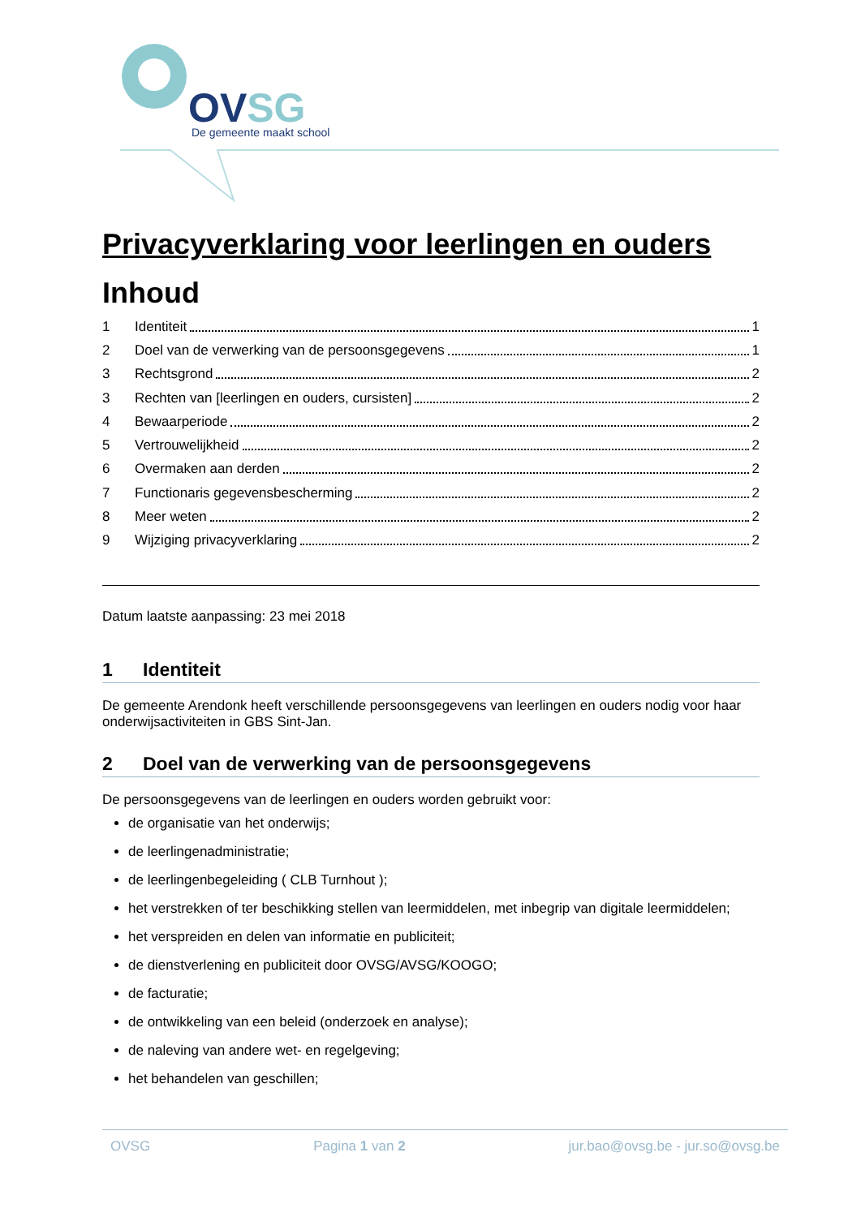OVSG
De gemeente maakt school
Privacyverklaring voor leerlingen en ouders
Inhoud
1 Identiteit 1
2 Doel van de verwerking van de persoonsgegevens 1
3 Rechtsgrond 2
3 Rechten van [leerlingen en ouders, cursisten] 2
4 Bewaarperiode 2
5 Vertrouwelijkheid 2
6 Overmaken aan derden 2
7 Functionaris gegevensbescherming 2
8 Meer weten 2
9 Wijziging privacyverklaring 2
Datum laatste aanpassing: 23 mei 2018
1 Identiteit
De gemeente Arendonk heeft verschillende persoonsgegevens van leerlingen en ouders nodig voor haar onderwijsactiviteiten in GBS Sint-Jan.
2 Doel van de verwerking van de persoonsgegevens
De persoonsgegevens van de leerlingen en ouders worden gebruikt voor:
de organisatie van het onderwijs;
de leerlingenadministratie;
de leerlingenbegeleiding ( CLB Turnhout );
het verstrekken of ter beschikking stellen van leermiddelen, met inbegrip van digitale leermiddelen;
het verspreiden en delen van informatie en publiciteit;
de dienstverlening en publiciteit door OVSG/AVSG/KOOGO;
de facturatie;
de ontwikkeling van een beleid (onderzoek en analyse);
de naleving van andere wet- en regelgeving;
het behandelen van geschillen;
OVSG Pagina 1 van 2 jur.bao@ovsg.be - jur.so@ovsg.be